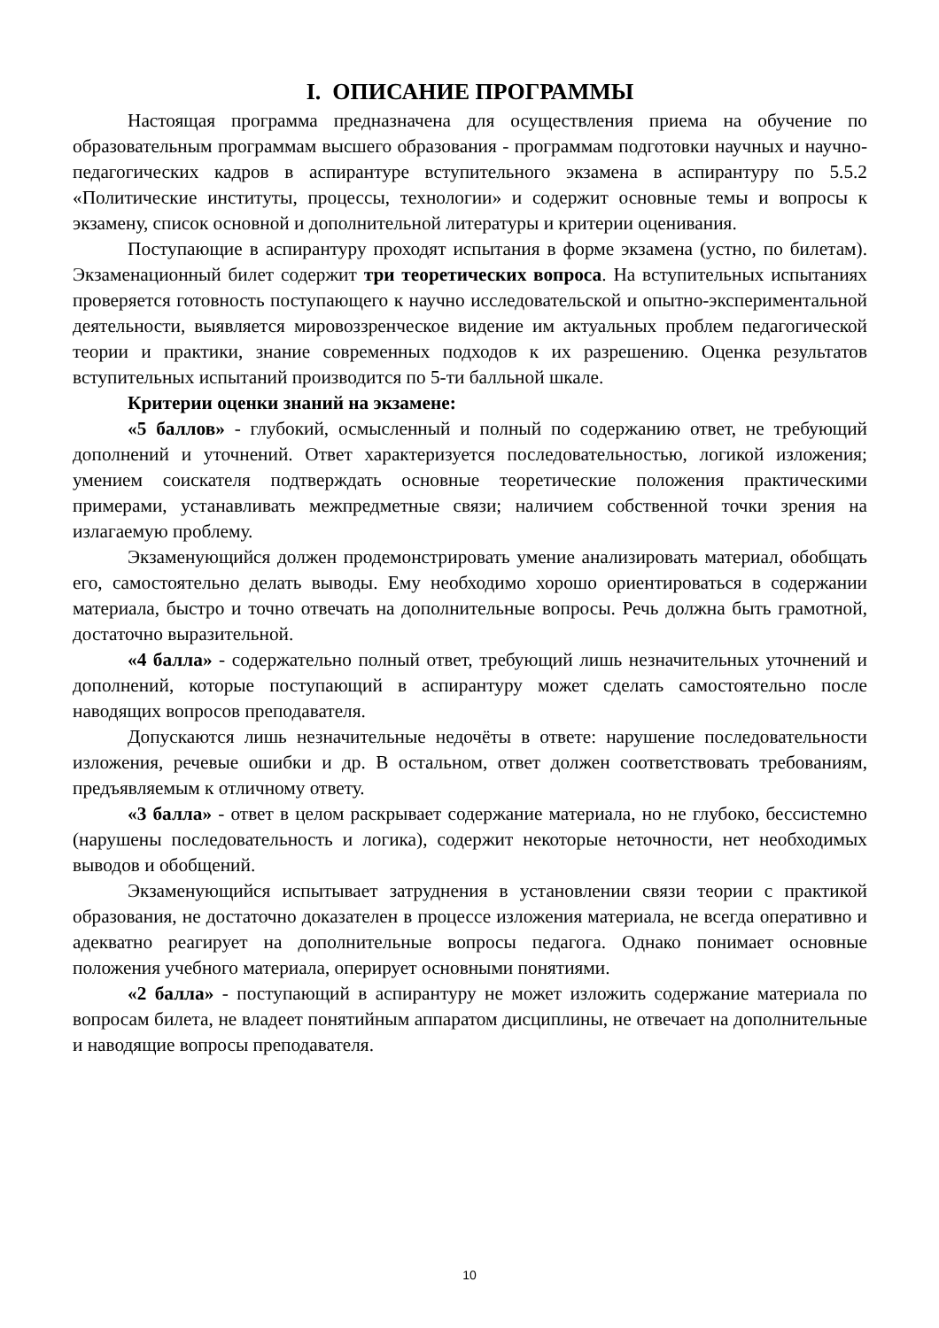I. ОПИСАНИЕ ПРОГРАММЫ
Настоящая программа предназначена для осуществления приема на обучение по образовательным программам высшего образования - программам подготовки научных и научно-педагогических кадров в аспирантуре вступительного экзамена в аспирантуру по 5.5.2 «Политические институты, процессы, технологии» и содержит основные темы и вопросы к экзамену, список основной и дополнительной литературы и критерии оценивания.
Поступающие в аспирантуру проходят испытания в форме экзамена (устно, по билетам). Экзаменационный билет содержит три теоретических вопроса. На вступительных испытаниях проверяется готовность поступающего к научно исследовательской и опытно-экспериментальной деятельности, выявляется мировоззренческое видение им актуальных проблем педагогической теории и практики, знание современных подходов к их разрешению. Оценка результатов вступительных испытаний производится по 5-ти балльной шкале.
Критерии оценки знаний на экзамене:
«5 баллов» - глубокий, осмысленный и полный по содержанию ответ, не требующий дополнений и уточнений. Ответ характеризуется последовательностью, логикой изложения; умением соискателя подтверждать основные теоретические положения практическими примерами, устанавливать межпредметные связи; наличием собственной точки зрения на излагаемую проблему.
Экзаменующийся должен продемонстрировать умение анализировать материал, обобщать его, самостоятельно делать выводы. Ему необходимо хорошо ориентироваться в содержании материала, быстро и точно отвечать на дополнительные вопросы. Речь должна быть грамотной, достаточно выразительной.
«4 балла» - содержательно полный ответ, требующий лишь незначительных уточнений и дополнений, которые поступающий в аспирантуру может сделать самостоятельно после наводящих вопросов преподавателя.
Допускаются лишь незначительные недочёты в ответе: нарушение последовательности изложения, речевые ошибки и др. В остальном, ответ должен соответствовать требованиям, предъявляемым к отличному ответу.
«3 балла» - ответ в целом раскрывает содержание материала, но не глубоко, бессистемно (нарушены последовательность и логика), содержит некоторые неточности, нет необходимых выводов и обобщений.
Экзаменующийся испытывает затруднения в установлении связи теории с практикой образования, не достаточно доказателен в процессе изложения материала, не всегда оперативно и адекватно реагирует на дополнительные вопросы педагога. Однако понимает основные положения учебного материала, оперирует основными понятиями.
«2 балла» - поступающий в аспирантуру не может изложить содержание материала по вопросам билета, не владеет понятийным аппаратом дисциплины, не отвечает на дополнительные и наводящие вопросы преподавателя.
10